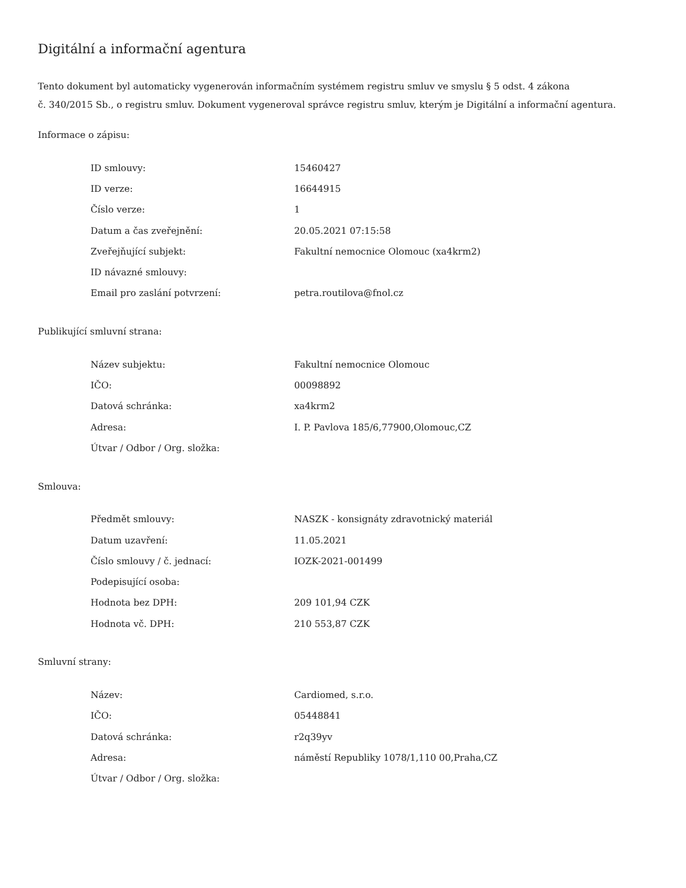Digitální a informační agentura
Tento dokument byl automaticky vygenerován informačním systémem registru smluv ve smyslu § 5 odst. 4 zákona
č. 340/2015 Sb., o registru smluv. Dokument vygeneroval správce registru smluv, kterým je Digitální a informační agentura.
Informace o zápisu:
| ID smlouvy: | 15460427 |
| ID verze: | 16644915 |
| Číslo verze: | 1 |
| Datum a čas zveřejnění: | 20.05.2021 07:15:58 |
| Zveřejňující subjekt: | Fakultní nemocnice Olomouc (xa4krm2) |
| ID návazné smlouvy: | |
| Email pro zaslání potvrzení: | petra.routilova@fnol.cz |
Publikující smluvní strana:
| Název subjektu: | Fakultní nemocnice Olomouc |
| IČO: | 00098892 |
| Datová schránka: | xa4krm2 |
| Adresa: | I. P. Pavlova 185/6,77900,Olomouc,CZ |
| Útvar / Odbor / Org. složka: | |
Smlouva:
| Předmět smlouvy: | NASZK - konsignáty zdravotnický materiál |
| Datum uzavření: | 11.05.2021 |
| Číslo smlouvy / č. jednací: | IOZK-2021-001499 |
| Podepisující osoba: | |
| Hodnota bez DPH: | 209 101,94 CZK |
| Hodnota vč. DPH: | 210 553,87 CZK |
Smluvní strany:
| Název: | Cardiomed, s.r.o. |
| IČO: | 05448841 |
| Datová schránka: | r2q39yv |
| Adresa: | náměstí Republiky 1078/1,110 00,Praha,CZ |
| Útvar / Odbor / Org. složka: | |